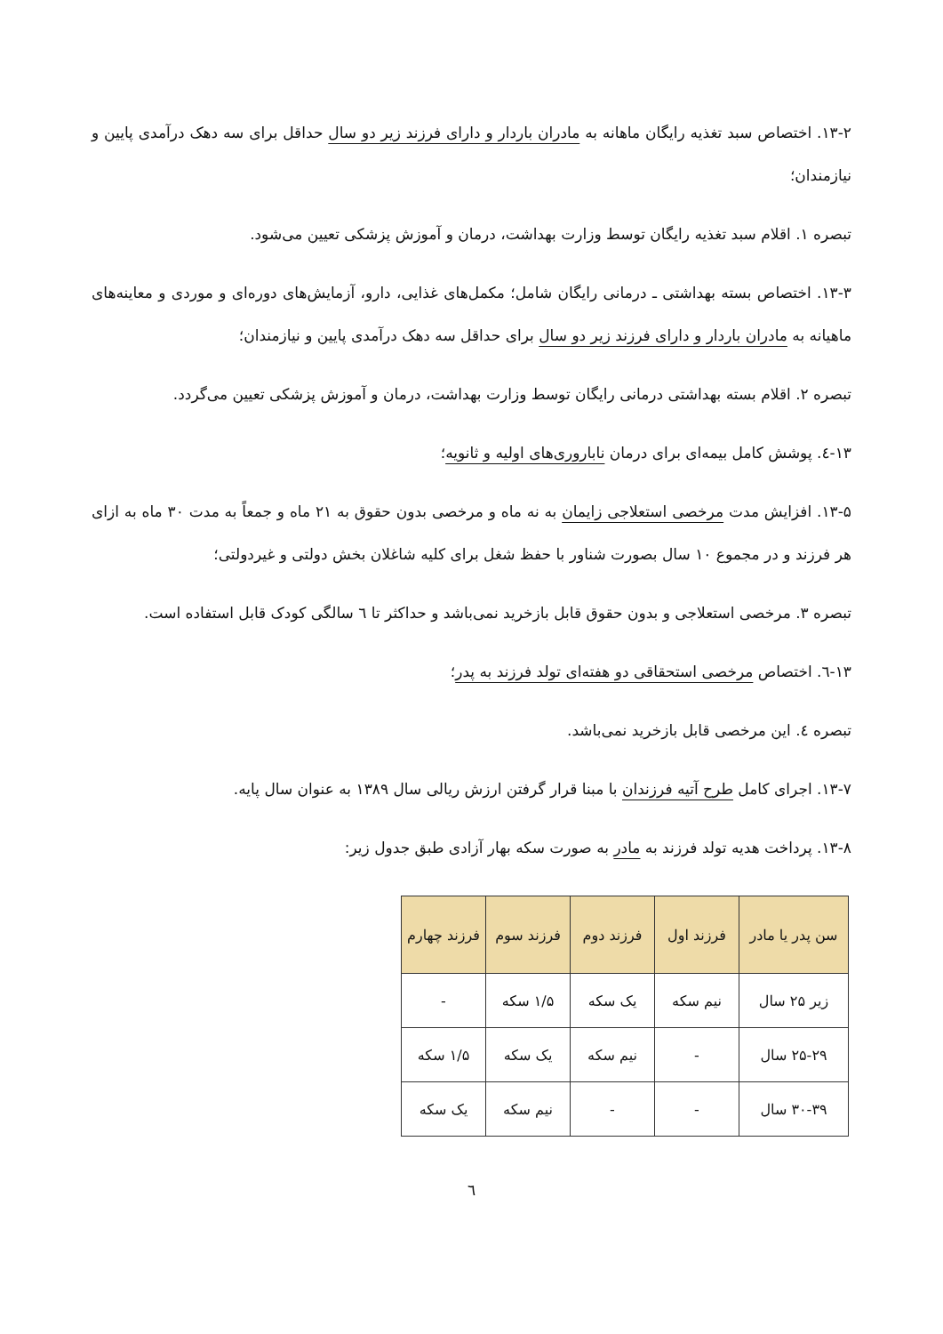۱۳-۲. اختصاص سبد تغذیه رایگان ماهانه به مادران باردار و دارای فرزند زیر دو سال حداقل برای سه دهک درآمدی پایین و نیازمندان؛
تبصره ۱. اقلام سبد تغذیه رایگان توسط وزارت بهداشت، درمان و آموزش پزشکی تعیین می‌شود.
۱۳-۳. اختصاص بسته بهداشتی ـ درمانی رایگان شامل؛ مکمل‌های غذایی، دارو، آزمایش‌های دوره‌ای و موردی و معاینه‌های ماهیانه به مادران باردار و دارای فرزند زیر دو سال برای حداقل سه دهک درآمدی پایین و نیازمندان؛
تبصره ۲. اقلام بسته بهداشتی درمانی رایگان توسط وزارت بهداشت، درمان و آموزش پزشکی تعیین می‌گردد.
۱۳-٤. پوشش کامل بیمه‌ای برای درمان ناباروری‌های اولیه و ثانویه؛
۱۳-۵. افزایش مدت مرخصی استعلاجی زایمان به نه ماه و مرخصی بدون حقوق به ۲۱ ماه و جمعاً به مدت ۳۰ ماه به ازای هر فرزند و در مجموع ۱۰ سال بصورت شناور با حفظ شغل برای کلیه شاغلان بخش دولتی و غیردولتی؛
تبصره ۳. مرخصی استعلاجی و بدون حقوق قابل بازخرید نمی‌باشد و حداکثر تا ٦ سالگی کودک قابل استفاده است.
۱۳-٦. اختصاص مرخصی استحقاقی دو هفته‌ای تولد فرزند به پدر؛
تبصره ٤. این مرخصی قابل بازخرید نمی‌باشد.
۱۳-۷. اجرای کامل طرح آتیه فرزندان با مبنا قرار گرفتن ارزش ریالی سال ۱۳۸۹ به عنوان سال پایه.
۱۳-۸. پرداخت هدیه تولد فرزند به مادر به صورت سکه بهار آزادی طبق جدول زیر:
| سن پدر یا مادر | فرزند اول | فرزند دوم | فرزند سوم | فرزند چهارم |
| --- | --- | --- | --- | --- |
| زیر ۲۵ سال | نیم سکه | یک سکه | ۱/۵ سکه | - |
| ۲۵-۲۹ سال | - | نیم سکه | یک سکه | ۱/۵ سکه |
| ۳۰-۳۹ سال | - | - | نیم سکه | یک سکه |
٦